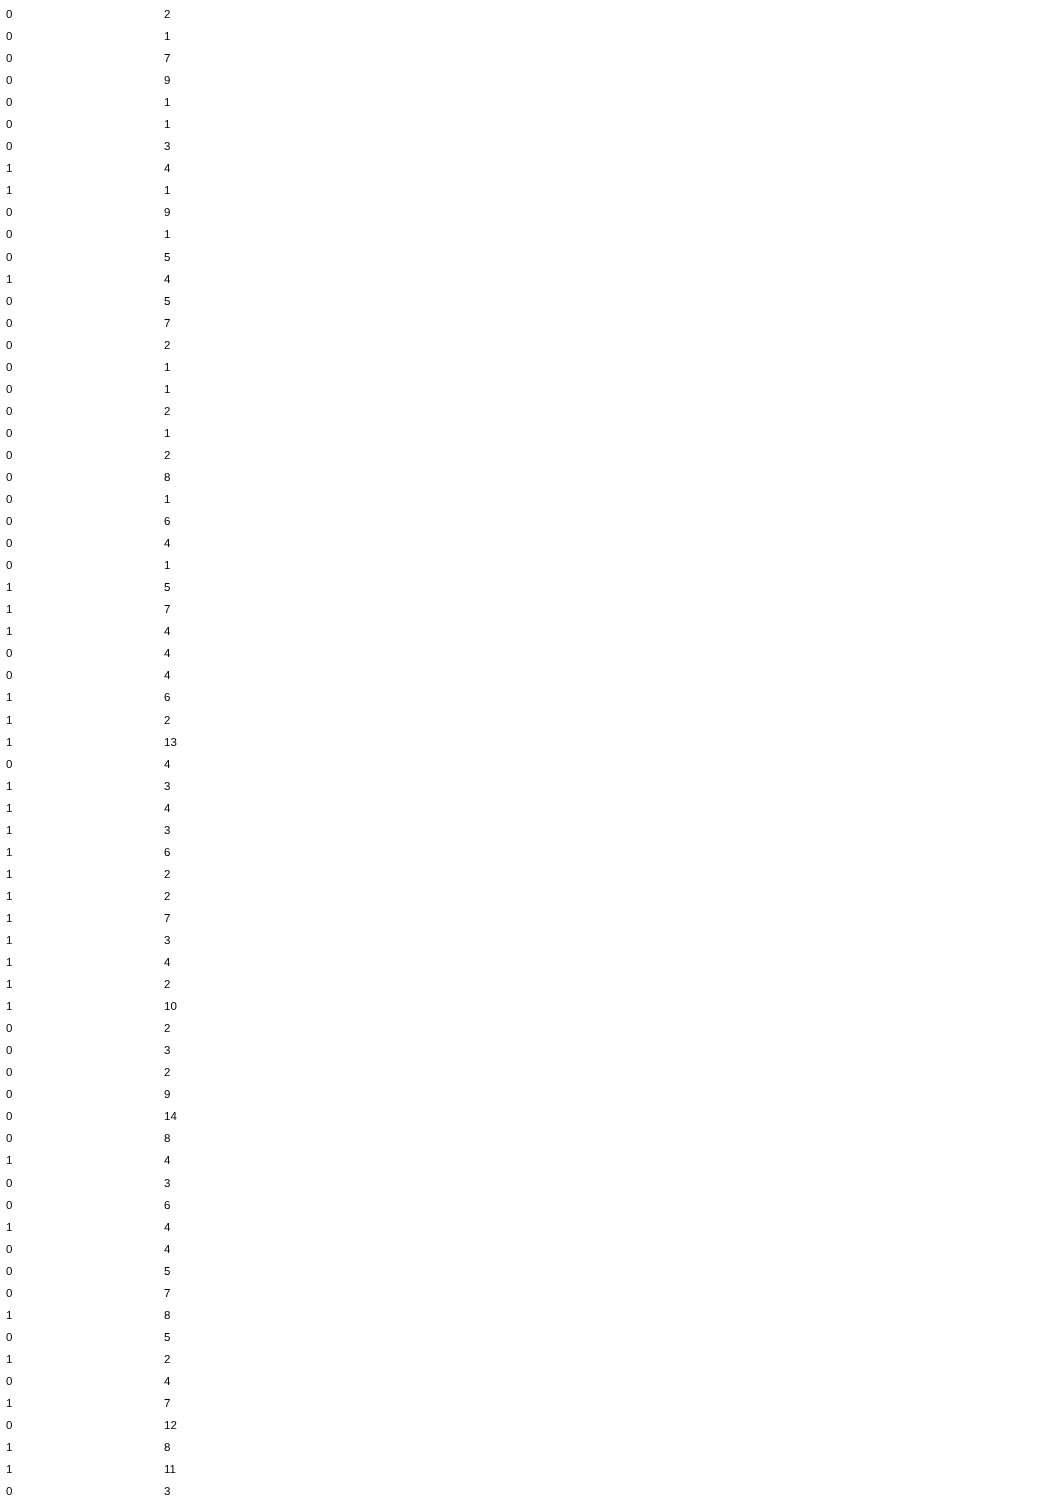| 0 | 2 |
| 0 | 1 |
| 0 | 7 |
| 0 | 9 |
| 0 | 1 |
| 0 | 1 |
| 0 | 3 |
| 1 | 4 |
| 1 | 1 |
| 0 | 9 |
| 0 | 1 |
| 0 | 5 |
| 1 | 4 |
| 0 | 5 |
| 0 | 7 |
| 0 | 2 |
| 0 | 1 |
| 0 | 1 |
| 0 | 2 |
| 0 | 1 |
| 0 | 2 |
| 0 | 8 |
| 0 | 1 |
| 0 | 6 |
| 0 | 4 |
| 0 | 1 |
| 1 | 5 |
| 1 | 7 |
| 1 | 4 |
| 0 | 4 |
| 0 | 4 |
| 1 | 6 |
| 1 | 2 |
| 1 | 13 |
| 0 | 4 |
| 1 | 3 |
| 1 | 4 |
| 1 | 3 |
| 1 | 6 |
| 1 | 2 |
| 1 | 2 |
| 1 | 7 |
| 1 | 3 |
| 1 | 4 |
| 1 | 2 |
| 1 | 10 |
| 0 | 2 |
| 0 | 3 |
| 0 | 2 |
| 0 | 9 |
| 0 | 14 |
| 0 | 8 |
| 1 | 4 |
| 0 | 3 |
| 0 | 6 |
| 1 | 4 |
| 0 | 4 |
| 0 | 5 |
| 0 | 7 |
| 1 | 8 |
| 0 | 5 |
| 1 | 2 |
| 0 | 4 |
| 1 | 7 |
| 0 | 12 |
| 1 | 8 |
| 1 | 11 |
| 0 | 3 |